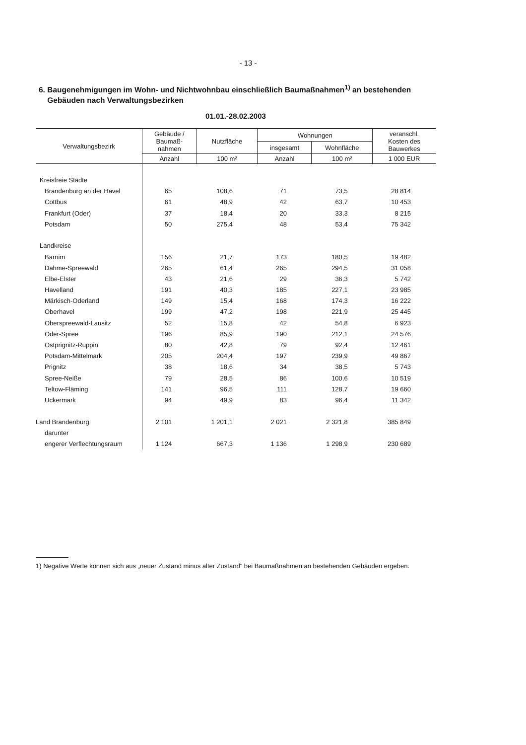- 13 -
6. Baugenehmigungen im Wohn- und Nichtwohnbau einschließlich Baumaßnahmen<sup>1)</sup> an bestehenden
Gebäuden nach Verwaltungsbezirken
01.01.-28.02.2003
| Verwaltungsbezirk | Gebäude / Baumaß- nahmen | Nutzfläche | Wohnungen | | veranschl. Kosten des Bauwerkes |
| --- | --- | --- | --- | --- | --- |
| | | | insgesamt | Wohnfläche | |
| | Anzahl | 100 m² | Anzahl | 100 m² | 1 000 EUR |
| Kreisfreie Städte | | | | | |
| Brandenburg an der Havel | 65 | 108,6 | 71 | 73,5 | 28 814 |
| Cottbus | 61 | 48,9 | 42 | 63,7 | 10 453 |
| Frankfurt (Oder) | 37 | 18,4 | 20 | 33,3 | 8 215 |
| Potsdam | 50 | 275,4 | 48 | 53,4 | 75 342 |
| Landkreise | | | | | |
| Barnim | 156 | 21,7 | 173 | 180,5 | 19 482 |
| Dahme-Spreewald | 265 | 61,4 | 265 | 294,5 | 31 058 |
| Elbe-Elster | 43 | 21,6 | 29 | 36,3 | 5 742 |
| Havelland | 191 | 40,3 | 185 | 227,1 | 23 985 |
| Märkisch-Oderland | 149 | 15,4 | 168 | 174,3 | 16 222 |
| Oberhavel | 199 | 47,2 | 198 | 221,9 | 25 445 |
| Oberspreewald-Lausitz | 52 | 15,8 | 42 | 54,8 | 6 923 |
| Oder-Spree | 196 | 85,9 | 190 | 212,1 | 24 576 |
| Ostprignitz-Ruppin | 80 | 42,8 | 79 | 92,4 | 12 461 |
| Potsdam-Mittelmark | 205 | 204,4 | 197 | 239,9 | 49 867 |
| Prignitz | 38 | 18,6 | 34 | 38,5 | 5 743 |
| Spree-Neiße | 79 | 28,5 | 86 | 100,6 | 10 519 |
| Teltow-Fläming | 141 | 96,5 | 111 | 128,7 | 19 660 |
| Uckermark | 94 | 49,9 | 83 | 96,4 | 11 342 |
| Land Brandenburg | 2 101 | 1 201,1 | 2 021 | 2 321,8 | 385 849 |
| darunter | | | | | |
| engerer Verflechtungsraum | 1 124 | 667,3 | 1 136 | 1 298,9 | 230 689 |
1) Negative Werte können sich aus „neuer Zustand minus alter Zustand" bei Baumaßnahmen an bestehenden Gebäuden ergeben.